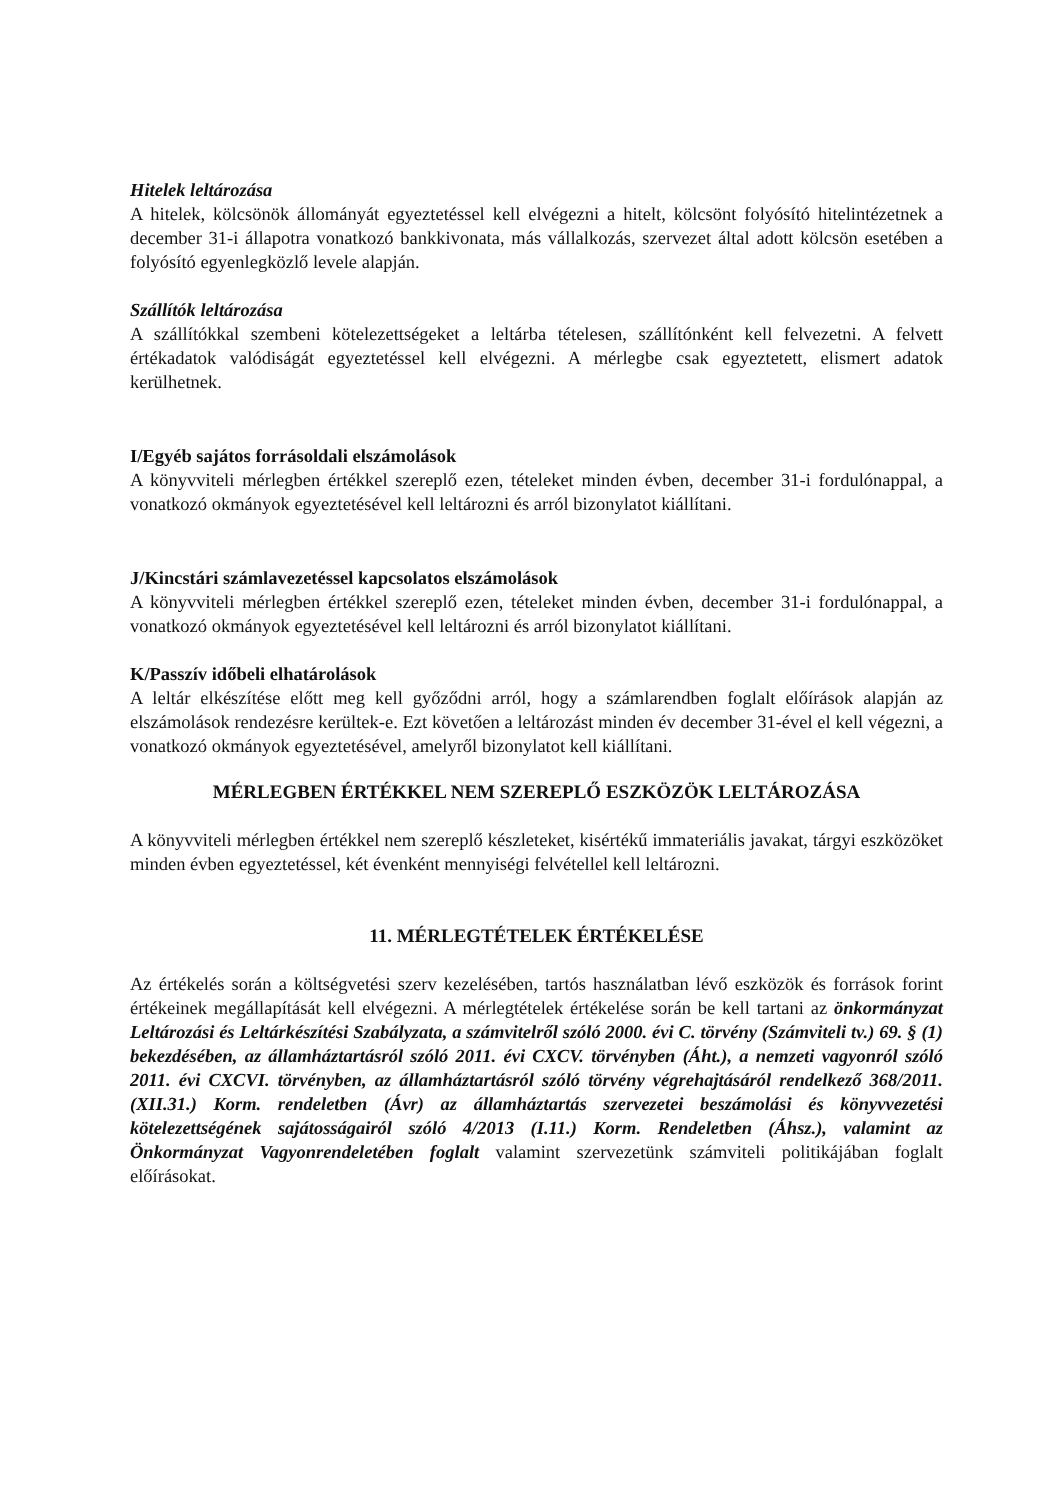Hitelek leltározása
A hitelek, kölcsönök állományát egyeztetéssel kell elvégezni a hitelt, kölcsönt folyósító hitelintézetnek a december 31-i állapotra vonatkozó bankkivonata, más vállalkozás, szervezet által adott kölcsön esetében a folyósító egyenlegközlő levele alapján.
Szállítók leltározása
A szállítókkal szembeni kötelezettségeket a leltárba tételesen, szállítónként kell felvezetni. A felvett értékadatok valódiságát egyeztetéssel kell elvégezni. A mérlegbe csak egyeztetett, elismert adatok kerülhetnek.
I/Egyéb sajátos forrásoldali elszámolások
A könyvviteli mérlegben értékkel szereplő ezen, tételeket minden évben, december 31-i fordulónappal, a vonatkozó okmányok egyeztetésével kell leltározni és arról bizonylatot kiállítani.
J/Kincstári számlavezetéssel kapcsolatos elszámolások
A könyvviteli mérlegben értékkel szereplő ezen, tételeket minden évben, december 31-i fordulónappal, a vonatkozó okmányok egyeztetésével kell leltározni és arról bizonylatot kiállítani.
K/Passzív időbeli elhatárolások
A leltár elkészítése előtt meg kell győződni arról, hogy a számlarendben foglalt előírások alapján az elszámolások rendezésre kerültek-e. Ezt követően a leltározást minden év december 31-ével el kell végezni, a vonatkozó okmányok egyeztetésével, amelyről bizonylatot kell kiállítani.
MÉRLEGBEN ÉRTÉKKEL NEM SZEREPLŐ ESZKÖZÖK LELTÁROZÁSA
A könyvviteli mérlegben értékkel nem szereplő készleteket, kisértékű immateriális javakat, tárgyi eszközöket minden évben egyeztetéssel, két évenként mennyiségi felvétellel kell leltározni.
11. MÉRLEGTÉTELEK ÉRTÉKELÉSE
Az értékelés során a költségvetési szerv kezelésében, tartós használatban lévő eszközök és források forint értékeinek megállapítását kell elvégezni. A mérlegtételek értékelése során be kell tartani az önkormányzat Leltározási és Leltárkészítési Szabályzata, a számvitelről szóló 2000. évi C. törvény (Számviteli tv.) 69. § (1) bekezdésében, az államháztartásról szóló 2011. évi CXCV. törvényben (Áht.), a nemzeti vagyonról szóló 2011. évi CXCVI. törvényben, az államháztartásról szóló törvény végrehajtásáról rendelkező 368/2011. (XII.31.) Korm. rendeletben (Ávr) az államháztartás szervezetei beszámolási és könyvvezetési kötelezettségének sajátosságairól szóló 4/2013 (I.11.) Korm. Rendeletben (Áhsz.), valamint az Önkormányzat Vagyonrendeletében foglalt valamint szervezetünk számviteli politikájában foglalt előírásokat.